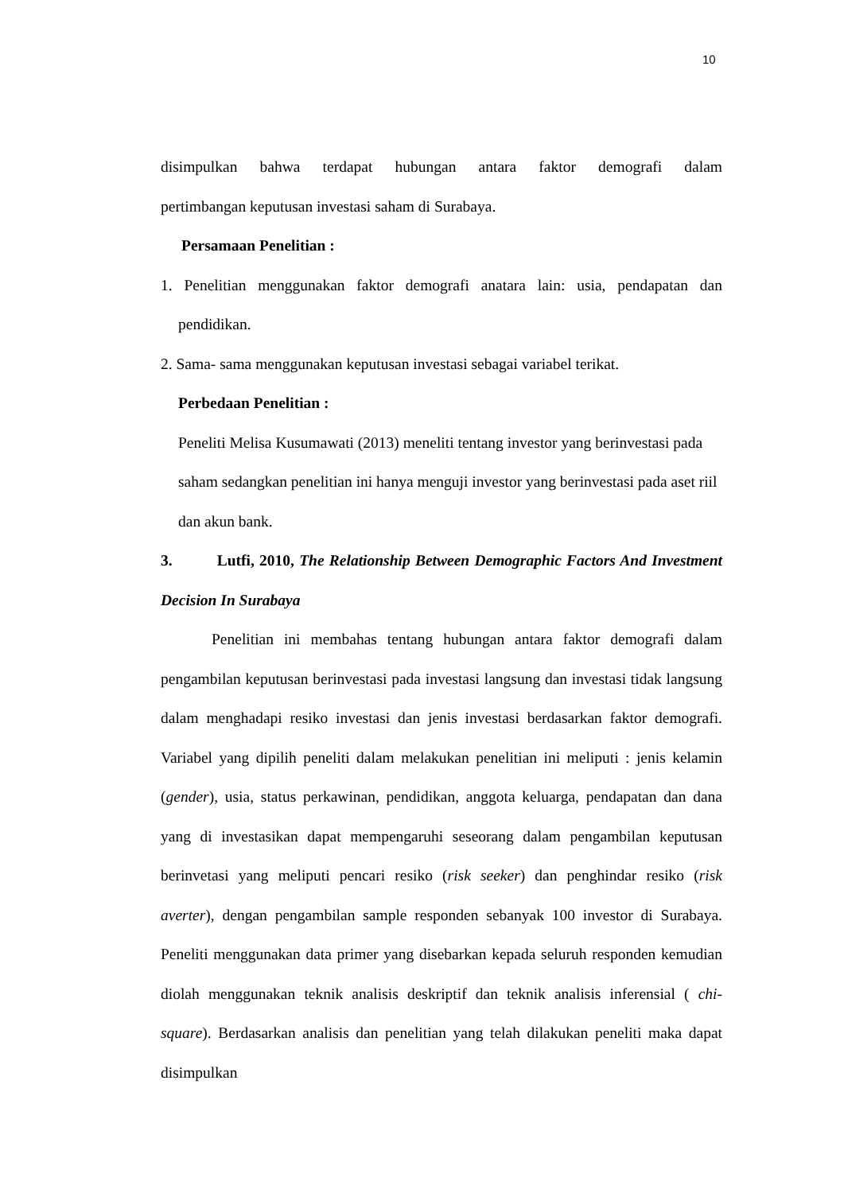10
disimpulkan bahwa terdapat hubungan antara faktor demografi dalam
pertimbangan keputusan investasi saham di Surabaya.
Persamaan Penelitian :
1. Penelitian menggunakan faktor demografi anatara lain: usia, pendapatan dan pendidikan.
2. Sama- sama menggunakan keputusan investasi sebagai variabel terikat.
Perbedaan Penelitian :
Peneliti Melisa Kusumawati (2013) meneliti tentang investor yang berinvestasi pada saham sedangkan penelitian ini hanya menguji investor yang berinvestasi pada aset riil dan akun bank.
3. Lutfi, 2010, The Relationship Between Demographic Factors And Investment Decision In Surabaya
Penelitian ini membahas tentang hubungan antara faktor demografi dalam pengambilan keputusan berinvestasi pada investasi langsung dan investasi tidak langsung dalam menghadapi resiko investasi dan jenis investasi berdasarkan faktor demografi. Variabel yang dipilih peneliti dalam melakukan penelitian ini meliputi : jenis kelamin (gender), usia, status perkawinan, pendidikan, anggota keluarga, pendapatan dan dana yang di investasikan dapat mempengaruhi seseorang dalam pengambilan keputusan berinvetasi yang meliputi pencari resiko (risk seeker) dan penghindar resiko (risk averter), dengan pengambilan sample responden sebanyak 100 investor di Surabaya. Peneliti menggunakan data primer yang disebarkan kepada seluruh responden kemudian diolah menggunakan teknik analisis deskriptif dan teknik analisis inferensial ( chi-square). Berdasarkan analisis dan penelitian yang telah dilakukan peneliti maka dapat disimpulkan